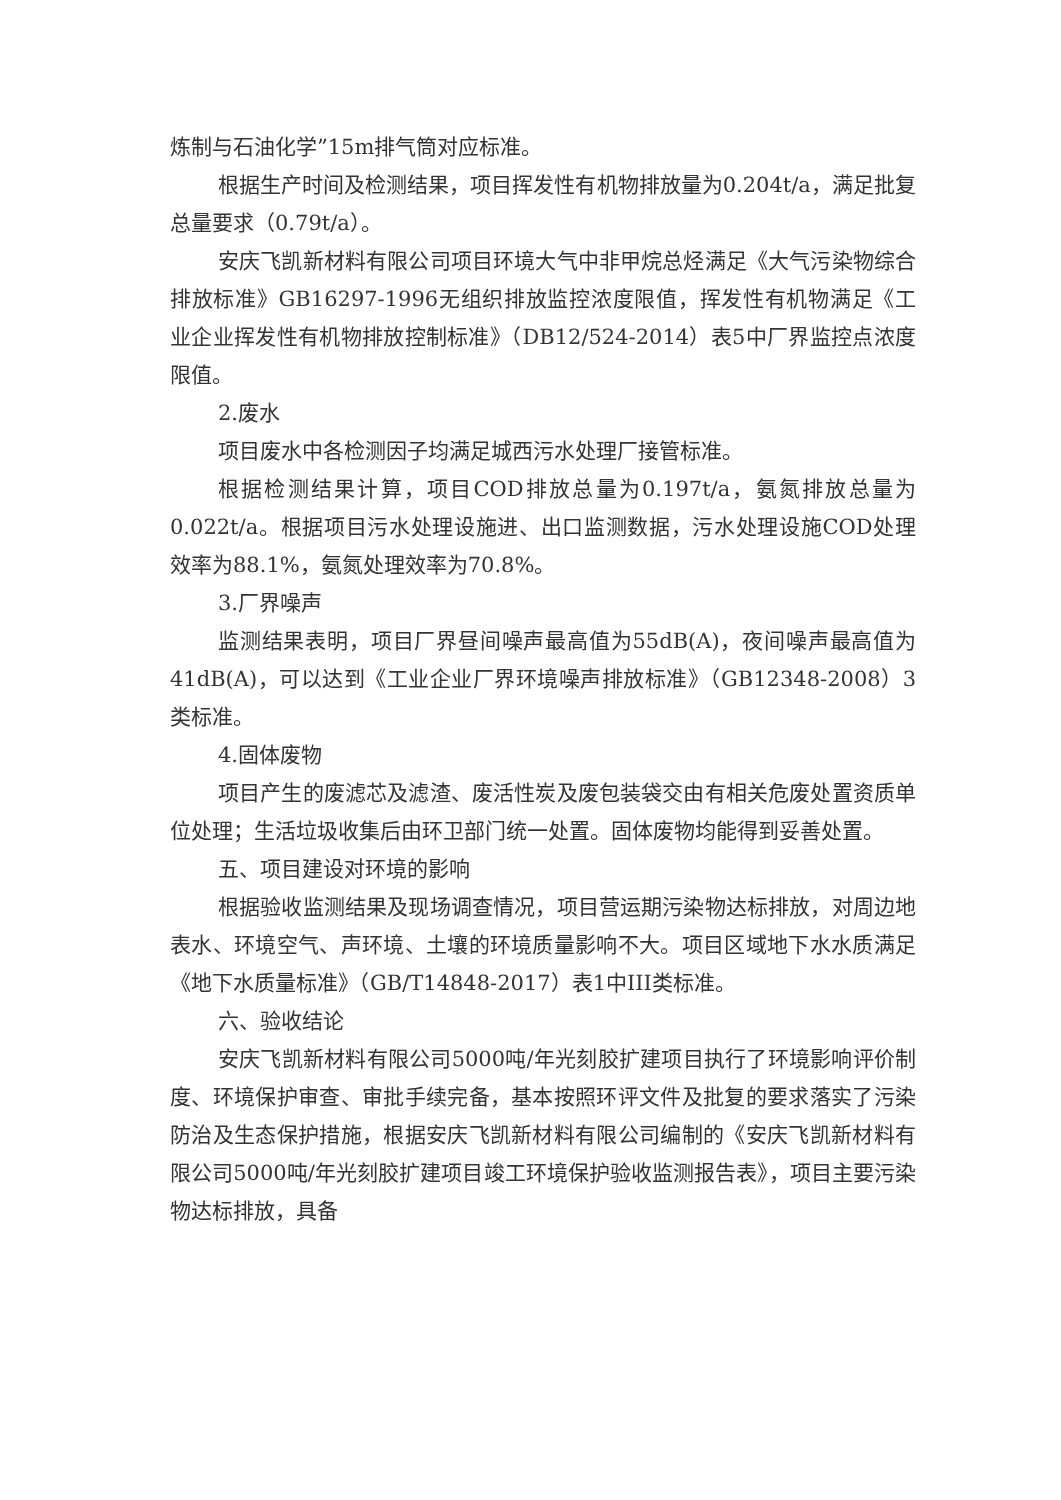炼制与石油化学”15m排气筒对应标准。
根据生产时间及检测结果，项目挥发性有机物排放量为0.204t/a，满足批复总量要求（0.79t/a）。
安庆飞凯新材料有限公司项目环境大气中非甲烷总烃满足《大气污染物综合排放标准》GB16297-1996无组织排放监控浓度限值，挥发性有机物满足《工业企业挥发性有机物排放控制标准》（DB12/524-2014）表5中厂界监控点浓度限值。
2.废水
项目废水中各检测因子均满足城西污水处理厂接管标准。
根据检测结果计算，项目COD排放总量为0.197t/a，氨氮排放总量为0.022t/a。根据项目污水处理设施进、出口监测数据，污水处理设施COD处理效率为88.1%，氨氮处理效率为70.8%。
3.厂界噪声
监测结果表明，项目厂界昼间噪声最高值为55dB(A)，夜间噪声最高值为41dB(A)，可以达到《工业企业厂界环境噪声排放标准》（GB12348-2008）3类标准。
4.固体废物
项目产生的废滤芯及滤渣、废活性炭及废包装袋交由有相关危废处置资质单位处理；生活垃圾收集后由环卫部门统一处置。固体废物均能得到妥善处置。
五、项目建设对环境的影响
根据验收监测结果及现场调查情况，项目营运期污染物达标排放，对周边地表水、环境空气、声环境、土壤的环境质量影响不大。项目区域地下水水质满足《地下水质量标准》（GB/T14848-2017）表1中III类标准。
六、验收结论
安庆飞凯新材料有限公司5000吨/年光刻胶扩建项目执行了环境影响评价制度、环境保护审查、审批手续完备，基本按照环评文件及批复的要求落实了污染防治及生态保护措施，根据安庆飞凯新材料有限公司编制的《安庆飞凯新材料有限公司5000吨/年光刻胶扩建项目竣工环境保护验收监测报告表》，项目主要污染物达标排放，具备